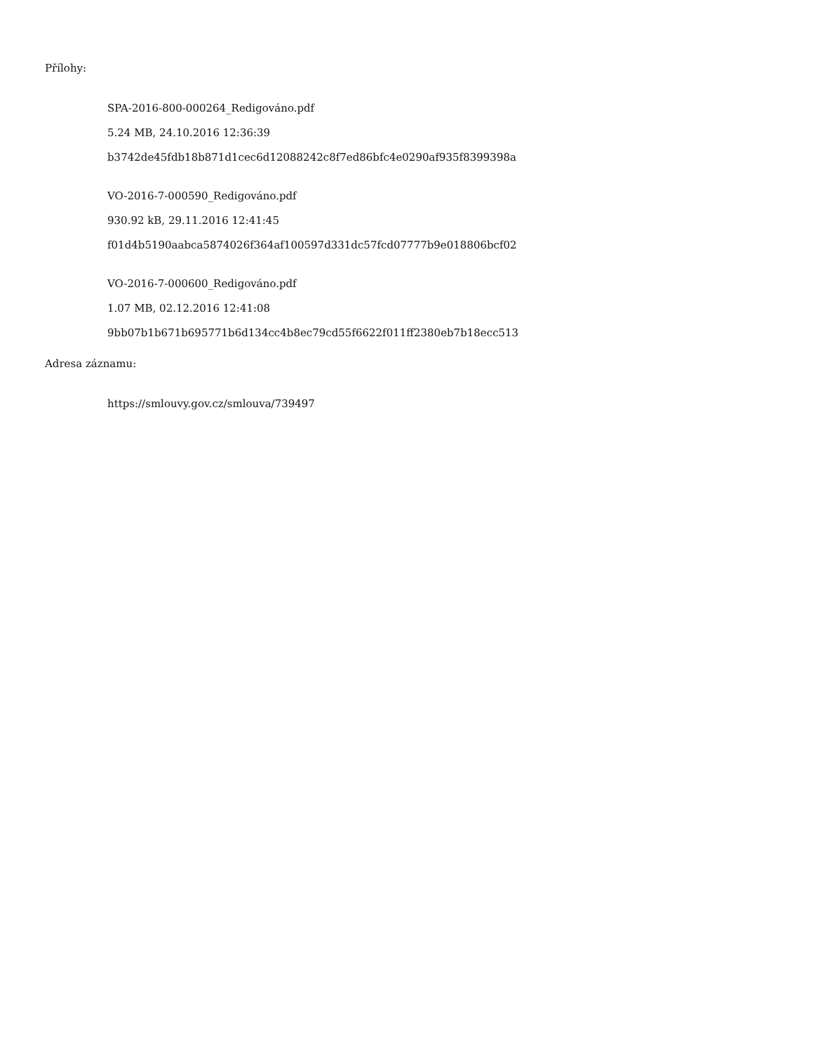Přílohy:
SPA-2016-800-000264_Redigováno.pdf
5.24 MB, 24.10.2016 12:36:39
b3742de45fdb18b871d1cec6d12088242c8f7ed86bfc4e0290af935f8399398a
VO-2016-7-000590_Redigováno.pdf
930.92 kB, 29.11.2016 12:41:45
f01d4b5190aabca5874026f364af100597d331dc57fcd07777b9e018806bcf02
VO-2016-7-000600_Redigováno.pdf
1.07 MB, 02.12.2016 12:41:08
9bb07b1b671b695771b6d134cc4b8ec79cd55f6622f011ff2380eb7b18ecc513
Adresa záznamu:
https://smlouvy.gov.cz/smlouva/739497